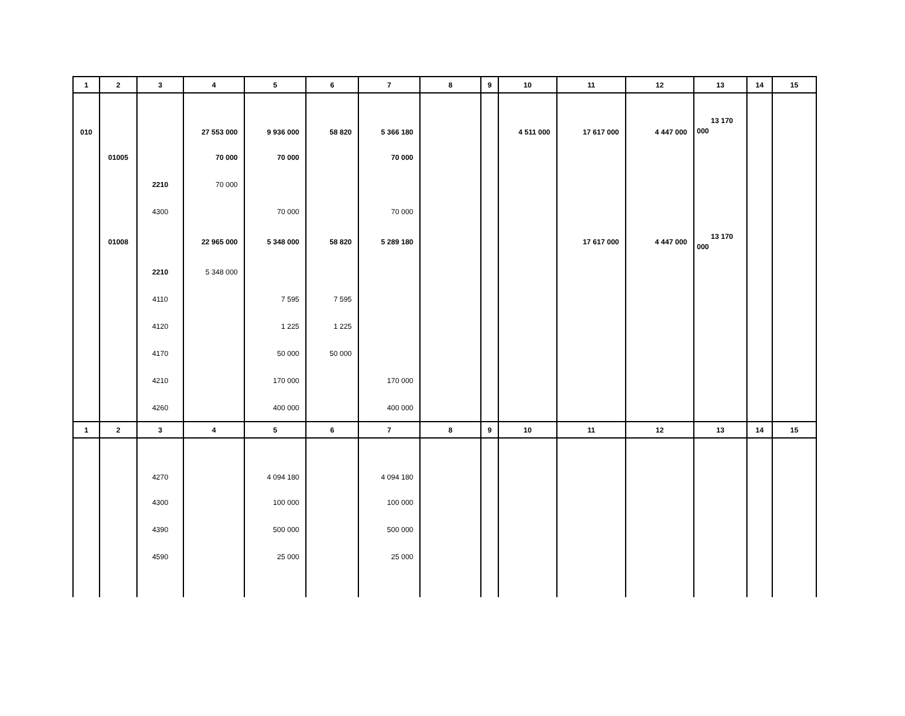| 1 | 2 | 3 | 4 | 5 | 6 | 7 | 8 | 9 | 10 | 11 | 12 | 13 | 14 | 15 |
| --- | --- | --- | --- | --- | --- | --- | --- | --- | --- | --- | --- | --- | --- | --- |
| 010 | | | 27 553 000 | 9 936 000 | 58 820 | 5 366 180 | | | 4 511 000 | 17 617 000 | 4 447 000 | 13 170 000 | | |
| | 01005 | | 70 000 | 70 000 | | 70 000 | | | | | | | | |
| | | 2210 | 70 000 | | | | | | | | | | | |
| | | 4300 | | 70 000 | | 70 000 | | | | | | | | |
| | 01008 | | 22 965 000 | 5 348 000 | 58 820 | 5 289 180 | | | | 17 617 000 | 4 447 000 | 13 170 000 | | |
| | | 2210 | 5 348 000 | | | | | | | | | | | |
| | | 4110 | | 7 595 | 7 595 | | | | | | | | | |
| | | 4120 | | 1 225 | 1 225 | | | | | | | | | |
| | | 4170 | | 50 000 | 50 000 | | | | | | | | | |
| | | 4210 | | 170 000 | | 170 000 | | | | | | | | |
| | | 4260 | | 400 000 | | 400 000 | | | | | | | | |
| 1 | 2 | 3 | 4 | 5 | 6 | 7 | 8 | 9 | 10 | 11 | 12 | 13 | 14 | 15 |
| --- | --- | --- | --- | --- | --- | --- | --- | --- | --- | --- | --- | --- | --- | --- |
| | | 4270 | | 4 094 180 | | 4 094 180 | | | | | | | | |
| | | 4300 | | 100 000 | | 100 000 | | | | | | | | |
| | | 4390 | | 500 000 | | 500 000 | | | | | | | | |
| | | 4590 | | 25 000 | | 25 000 | | | | | | | | |